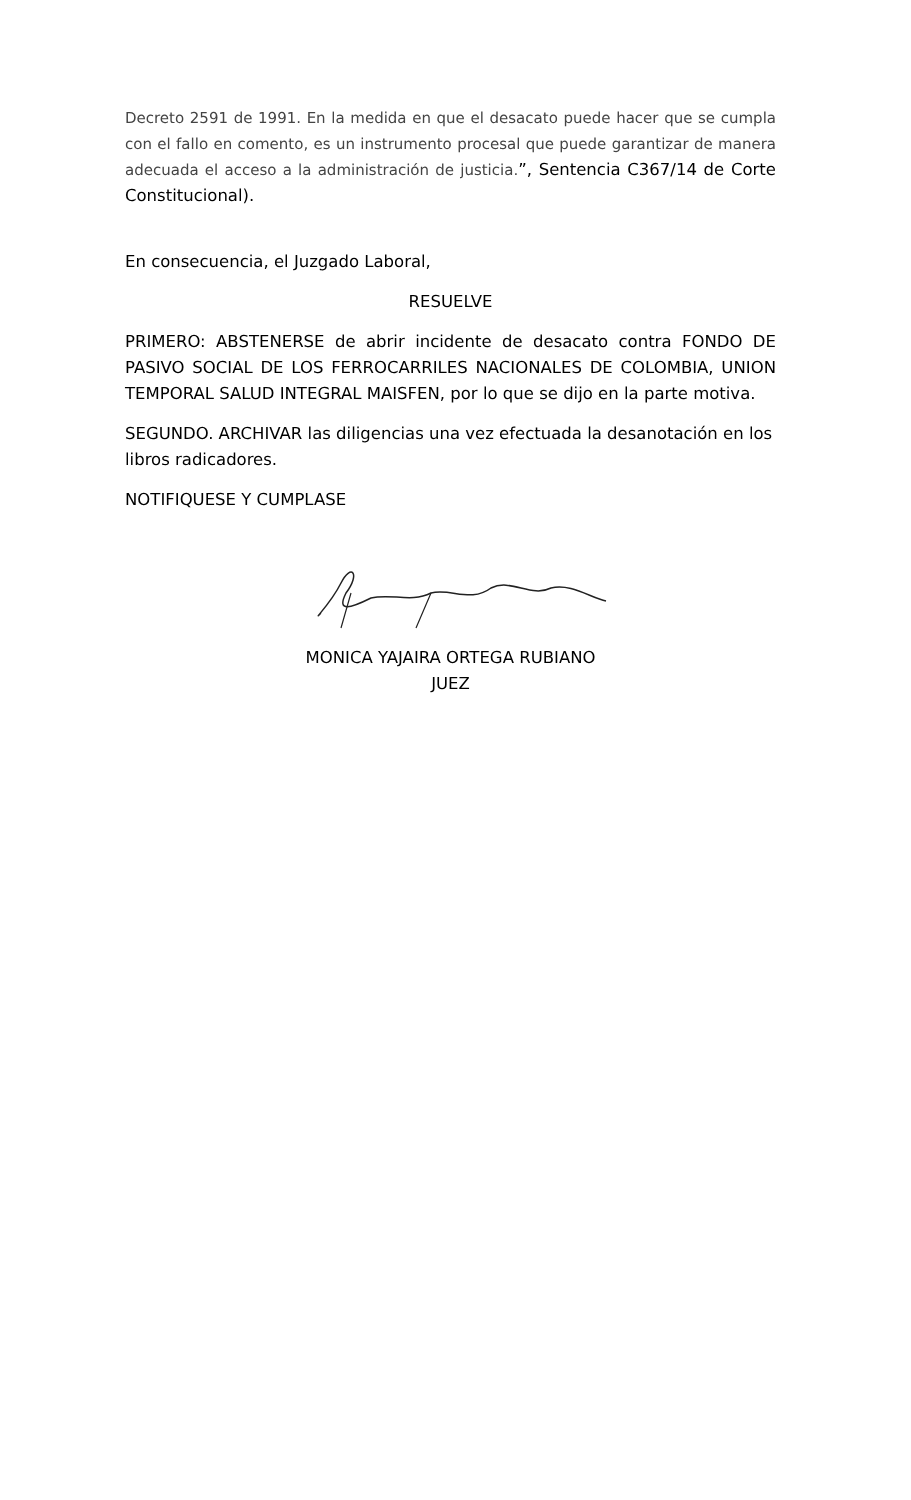Decreto 2591 de 1991. En la medida en que el desacato puede hacer que se cumpla con el fallo en comento, es un instrumento procesal que puede garantizar de manera adecuada el acceso a la administración de justicia.”, Sentencia C367/14 de Corte Constitucional).
En consecuencia, el Juzgado Laboral,
RESUELVE
PRIMERO: ABSTENERSE de abrir incidente de desacato contra FONDO DE PASIVO SOCIAL DE LOS FERROCARRILES NACIONALES DE COLOMBIA, UNION TEMPORAL SALUD INTEGRAL MAISFEN, por lo que se dijo en la parte motiva.
SEGUNDO. ARCHIVAR las diligencias una vez efectuada la desanotación en los libros radicadores.
NOTIFIQUESE Y CUMPLASE
MONICA YAJAIRA ORTEGA RUBIANO
JUEZ